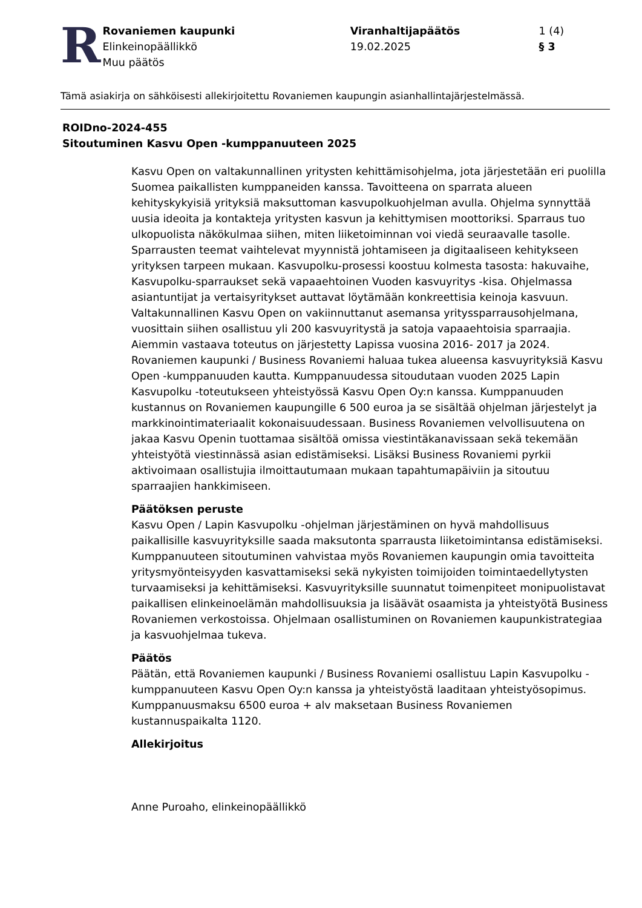R
Rovaniemen kaupunki
Elinkeinopäällikkö
Muu päätös
Viranhaltijapäätös
19.02.2025
1 (4)
§ 3
Tämä asiakirja on sähköisesti allekirjoitettu Rovaniemen kaupungin asianhallintajärjestelmässä.
ROIDno-2024-455
Sitoutuminen Kasvu Open -kumppanuuteen 2025
Kasvu Open on valtakunnallinen yritysten kehittämisohjelma, jota järjestetään eri puolilla Suomea paikallisten kumppaneiden kanssa. Tavoitteena on sparrata alueen kehityskykyisiä yrityksiä maksuttoman kasvupolkuohjelman avulla. Ohjelma synnyttää uusia ideoita ja kontakteja yritysten kasvun ja kehittymisen moottoriksi. Sparraus tuo ulkopuolista näkökulmaa siihen, miten liiketoiminnan voi viedä seuraavalle tasolle. Sparrausten teemat vaihtelevat myynnistä johtamiseen ja digitaaliseen kehitykseen yrityksen tarpeen mukaan. Kasvupolku-prosessi koostuu kolmesta tasosta: hakuvaihe, Kasvupolku-sparraukset sekä vapaaehtoinen Vuoden kasvuyritys -kisa. Ohjelmassa asiantuntijat ja vertaisyritykset auttavat löytämään konkreettisia keinoja kasvuun. Valtakunnallinen Kasvu Open on vakiinnuttanut asemansa yrityssparrausohjelmana, vuosittain siihen osallistuu yli 200 kasvuyritystä ja satoja vapaaehtoisia sparraajia. Aiemmin vastaava toteutus on järjestetty Lapissa vuosina 2016- 2017 ja 2024. Rovaniemen kaupunki / Business Rovaniemi haluaa tukea alueensa kasvuyrityksiä Kasvu Open -kumppanuuden kautta. Kumppanuudessa sitoudutaan vuoden 2025 Lapin Kasvupolku -toteutukseen yhteistyössä Kasvu Open Oy:n kanssa. Kumppanuuden kustannus on Rovaniemen kaupungille 6 500 euroa ja se sisältää ohjelman järjestelyt ja markkinointimateriaalit kokonaisuudessaan. Business Rovaniemen velvollisuutena on jakaa Kasvu Openin tuottamaa sisältöä omissa viestintäkanavissaan sekä tekemään yhteistyötä viestinnässä asian edistämiseksi. Lisäksi Business Rovaniemi pyrkii aktivoimaan osallistujia ilmoittautumaan mukaan tapahtumapäiviin ja sitoutuu sparraajien hankkimiseen.
Päätöksen peruste
Kasvu Open / Lapin Kasvupolku -ohjelman järjestäminen on hyvä mahdollisuus paikallisille kasvuyrityksille saada maksutonta sparrausta liiketoimintansa edistämiseksi. Kumppanuuteen sitoutuminen vahvistaa myös Rovaniemen kaupungin omia tavoitteita yritysmyönteisyyden kasvattamiseksi sekä nykyisten toimijoiden toimintaedellytysten turvaamiseksi ja kehittämiseksi. Kasvuyrityksille suunnatut toimenpiteet monipuolistavat paikallisen elinkeinoelämän mahdollisuuksia ja lisäävät osaamista ja yhteistyötä Business Rovaniemen verkostoissa. Ohjelmaan osallistuminen on Rovaniemen kaupunkistrategiaa ja kasvuohjelmaa tukeva.
Päätös
Päätän, että Rovaniemen kaupunki / Business Rovaniemi osallistuu Lapin Kasvupolku -kumppanuuteen Kasvu Open Oy:n kanssa ja yhteistyöstä laaditaan yhteistyösopimus. Kumppanuusmaksu 6500 euroa + alv maksetaan Business Rovaniemen kustannuspaikalta 1120.
Allekirjoitus
Anne Puroaho, elinkeinopäällikkö